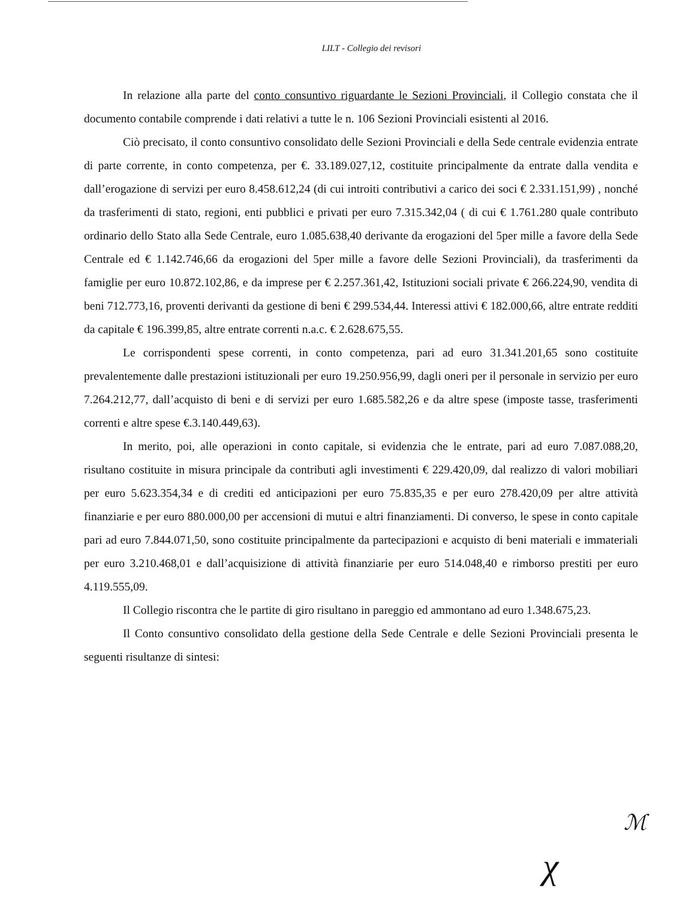LILT - Collegio dei revisori
In relazione alla parte del conto consuntivo riguardante le Sezioni Provinciali, il Collegio constata che il documento contabile comprende i dati relativi a tutte le n. 106 Sezioni Provinciali esistenti al 2016.
Ciò precisato, il conto consuntivo consolidato delle Sezioni Provinciali e della Sede centrale evidenzia entrate di parte corrente, in conto competenza, per €. 33.189.027,12, costituite principalmente da entrate dalla vendita e dall’erogazione di servizi per euro 8.458.612,24 (di cui introiti contributivi a carico dei soci € 2.331.151,99) , nonché da trasferimenti di stato, regioni, enti pubblici e privati per euro 7.315.342,04 ( di cui € 1.761.280 quale contributo ordinario dello Stato alla Sede Centrale, euro 1.085.638,40 derivante da erogazioni del 5per mille a favore della Sede Centrale ed € 1.142.746,66 da erogazioni del 5per mille a favore delle Sezioni Provinciali), da trasferimenti da famiglie per euro 10.872.102,86, e da imprese per € 2.257.361,42, Istituzioni sociali private € 266.224,90, vendita di beni 712.773,16, proventi derivanti da gestione di beni € 299.534,44. Interessi attivi € 182.000,66, altre entrate redditi da capitale € 196.399,85, altre entrate correnti n.a.c. € 2.628.675,55.
Le corrispondenti spese correnti, in conto competenza, pari ad euro 31.341.201,65 sono costituite prevalentemente dalle prestazioni istituzionali per euro 19.250.956,99, dagli oneri per il personale in servizio per euro 7.264.212,77, dall’acquisto di beni e di servizi per euro 1.685.582,26 e da altre spese (imposte tasse, trasferimenti correnti e altre spese €.3.140.449,63).
In merito, poi, alle operazioni in conto capitale, si evidenzia che le entrate, pari ad euro 7.087.088,20, risultano costituite in misura principale da contributi agli investimenti € 229.420,09, dal realizzo di valori mobiliari per euro 5.623.354,34 e di crediti ed anticipazioni per euro 75.835,35 e per euro 278.420,09 per altre attività finanziarie e per euro 880.000,00 per accensioni di mutui e altri finanziamenti. Di converso, le spese in conto capitale pari ad euro 7.844.071,50, sono costituite principalmente da partecipazioni e acquisto di beni materiali e immateriali per euro 3.210.468,01 e dall’acquisizione di attività finanziarie per euro 514.048,40 e rimborso prestiti per euro 4.119.555,09.
Il Collegio riscontra che le partite di giro risultano in pareggio ed ammontano ad euro 1.348.675,23.
Il Conto consuntivo consolidato della gestione della Sede Centrale e delle Sezioni Provinciali presenta le seguenti risultanze di sintesi:
ℳ
χ